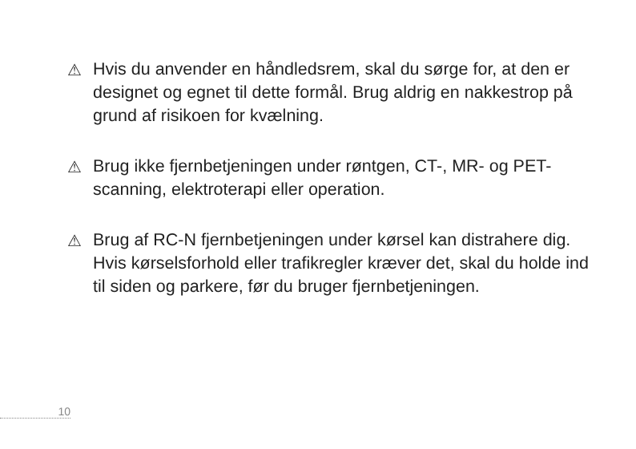⚠ Hvis du anvender en håndledsrem, skal du sørge for, at den er designet og egnet til dette formål. Brug aldrig en nakkestrop på grund af risikoen for kvælning.
⚠ Brug ikke fjernbetjeningen under røntgen, CT-, MR- og PET-scanning, elektroterapi eller operation.
⚠ Brug af RC-N fjernbetjeningen under kørsel kan distrahere dig. Hvis kørselsforhold eller trafikregler kræver det, skal du holde ind til siden og parkere, før du bruger fjernbetjeningen.
10